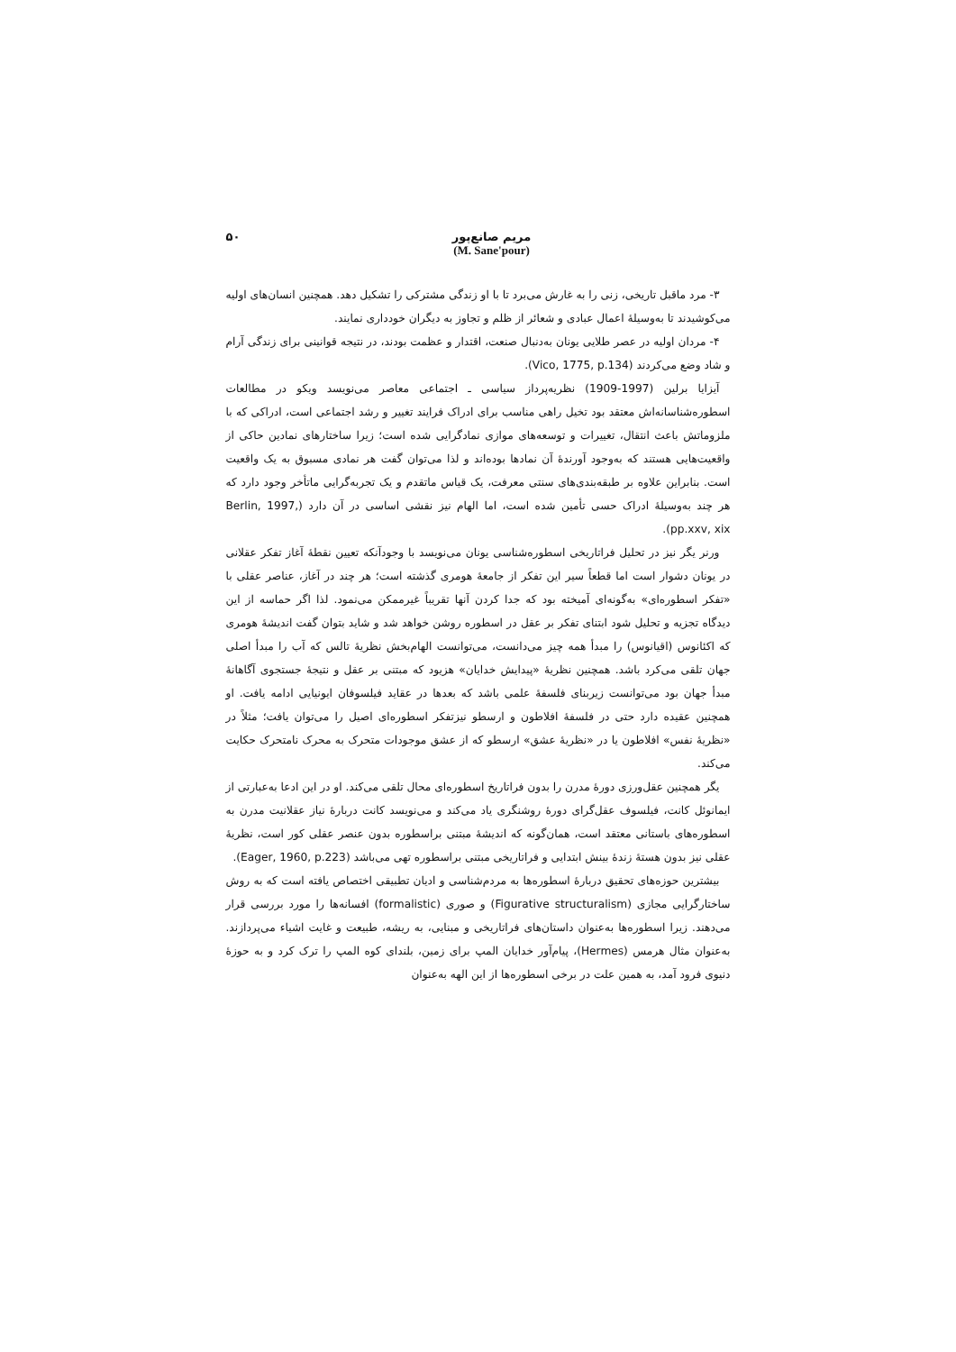مریم صانع‌پور
(M. Sane'pour)
۵۰
۳- مرد ماقبل تاریخی، زنی را به غارش می‌برد تا با او زندگی مشترکی را تشکیل دهد. همچنین انسان‌های اولیه می‌کوشیدند تا به‌وسیلهٔ اعمال عبادی و شعائر از ظلم و تجاوز به دیگران خودداری نمایند.
۴- مردان اولیه در عصر طلایی یونان به‌دنبال صنعت، اقتدار و عظمت بودند، در نتیجه قوانینی برای زندگی آرام و شاد وضع می‌کردند (Vico, 1775, p.134).
آیزایا برلین (1997-1909) نظریه‌پرداز سیاسی ـ اجتماعی معاصر می‌نویسد ویکو در مطالعات اسطوره‌شناسانه‌اش معتقد بود تخیل راهی مناسب برای ادراک فرایند تغییر و رشد اجتماعی است، ادراکی که با ملزوماتش باعث انتقال، تغییرات و توسعه‌های موازی نمادگرایی شده است؛ زیرا ساختارهای نمادین حاکی از واقعیت‌هایی هستند که به‌وجود آورندهٔ آن نمادها بوده‌اند و لذا می‌توان گفت هر نمادی مسبوق به یک واقعیت است. بنابراین علاوه بر طبقه‌بندی‌های سنتی معرفت، یک قیاس ماتقدم و یک تجربه‌گرایی ماتأخر وجود دارد که هر چند به‌وسیلهٔ ادراک حسی تأمین شده است، اما الهام نیز نقشی اساسی در آن دارد (Berlin, 1997, pp.xxv, xix).
ورنر یگر نیز در تحلیل فراتاریخی اسطوره‌شناسی یونان می‌نویسد با وجودآنکه تعیین نقطهٔ آغاز تفکر عقلانی در یونان دشوار است اما قطعاً سیر این تفکر از جامعهٔ هومری گذشته است؛ هر چند در آغاز، عناصر عقلی با «تفکر اسطوره‌ای» به‌گونه‌ای آمیخته بود که جدا کردن آنها تقریباً غیرممکن می‌نمود. لذا اگر حماسه از این دیدگاه تجزیه و تحلیل شود ابتنای تفکر بر عقل در اسطوره روشن خواهد شد و شاید بتوان گفت اندیشهٔ هومری که اکئانوس (اقیانوس) را مبدأ همه چیز می‌دانست، می‌توانست الهام‌بخش نظریهٔ تالس که آب را مبدأ اصلی جهان تلقی می‌کرد باشد. همچنین نظریهٔ «پیدایش خدایان» هزیود که مبتنی بر عقل و نتیجهٔ جستجوی آگاهانهٔ مبدأ جهان بود می‌توانست زیربنای فلسفهٔ علمی باشد که بعدها در عقاید فیلسوفان ایونیایی ادامه یافت. او همچنین عقیده دارد حتی در فلسفهٔ افلاطون و ارسطو نیزتفکر اسطوره‌ای اصیل را می‌توان یافت؛ مثلاً در «نظریهٔ نفس» افلاطون یا در «نظریهٔ عشق» ارسطو که از عشق موجودات متحرک به محرک نامتحرک حکایت می‌کند.
یگر همچنین عقل‌ورزی دورهٔ مدرن را بدون فراتاریخ اسطوره‌ای محال تلقی می‌کند. او در این ادعا به‌عبارتی از ایمانوئل کانت، فیلسوف عقل‌گرای دورهٔ روشنگری یاد می‌کند و می‌نویسد کانت دربارهٔ نیاز عقلانیت مدرن به اسطوره‌های باستانی معتقد است، همان‌گونه که اندیشهٔ مبتنی براسطوره بدون عنصر عقلی کور است، نظریهٔ عقلی نیز بدون هستهٔ زندهٔ بینش ابتدایی و فراتاریخی مبتنی براسطوره تهی می‌باشد (Eager, 1960, p.223).
بیشترین حوزه‌های تحقیق دربارهٔ اسطوره‌ها به مردم‌شناسی و ادیان تطبیقی اختصاص یافته است که به روش ساختارگرایی مجازی (Figurative structuralism) و صوری (formalistic) افسانه‌ها را مورد بررسی قرار می‌دهند. زیرا اسطوره‌ها به‌عنوان داستان‌های فراتاریخی و مبنایی، به ریشه، طبیعت و غایت اشیاء می‌پردازند. به‌عنوان مثال هرمس (Hermes)، پیام‌آور خدایان المپ برای زمین، بلندای کوه المپ را ترک کرد و به حوزهٔ دنیوی فرود آمد، به همین علت در برخی اسطوره‌ها از این الهه به‌عنوان